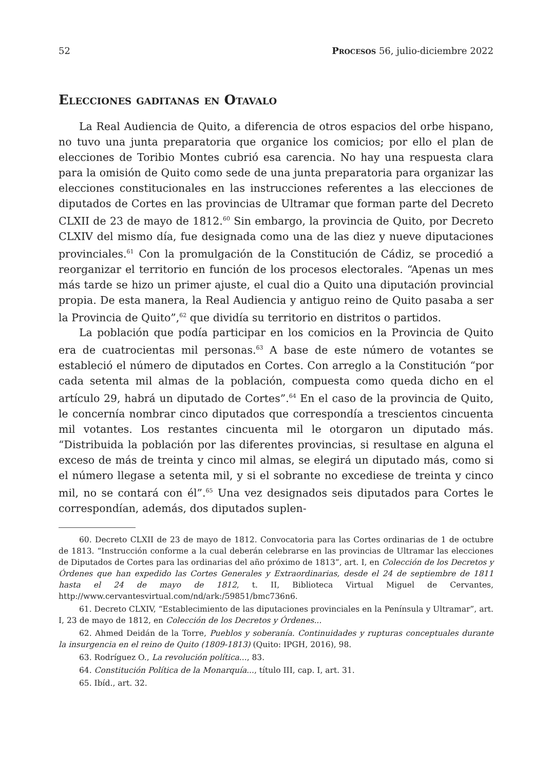52 Procesos 56, julio-diciembre 2022
Elecciones gaditanas en Otavalo
La Real Audiencia de Quito, a diferencia de otros espacios del orbe hispano, no tuvo una junta preparatoria que organice los comicios; por ello el plan de elecciones de Toribio Montes cubrió esa carencia. No hay una respuesta clara para la omisión de Quito como sede de una junta preparatoria para organizar las elecciones constitucionales en las instrucciones referentes a las elecciones de diputados de Cortes en las provincias de Ultramar que forman parte del Decreto CLXII de 23 de mayo de 1812.<sup>60</sup> Sin embargo, la provincia de Quito, por Decreto CLXIV del mismo día, fue designada como una de las diez y nueve diputaciones provinciales.<sup>61</sup> Con la promulgación de la Constitución de Cádiz, se procedió a reorganizar el territorio en función de los procesos electorales. “Apenas un mes más tarde se hizo un primer ajuste, el cual dio a Quito una diputación provincial propia. De esta manera, la Real Audiencia y antiguo reino de Quito pasaba a ser la Provincia de Quito”,<sup>62</sup> que dividía su territorio en distritos o partidos.
La población que podía participar en los comicios en la Provincia de Quito era de cuatrocientas mil personas.<sup>63</sup> A base de este número de votantes se estableció el número de diputados en Cortes. Con arreglo a la Constitución “por cada setenta mil almas de la población, compuesta como queda dicho en el artículo 29, habrá un diputado de Cortes”.<sup>64</sup> En el caso de la provincia de Quito, le concernía nombrar cinco diputados que correspondía a trescientos cincuenta mil votantes. Los restantes cincuenta mil le otorgaron un diputado más. “Distribuida la población por las diferentes provincias, si resultase en alguna el exceso de más de treinta y cinco mil almas, se elegirá un diputado más, como si el número llegase a setenta mil, y si el sobrante no excediese de treinta y cinco mil, no se contará con él”.<sup>65</sup> Una vez designados seis diputados para Cortes le correspondían, además, dos diputados suplen-
60. Decreto CLXII de 23 de mayo de 1812. Convocatoria para las Cortes ordinarias de 1 de octubre de 1813. “Instrucción conforme a la cual deberán celebrarse en las provincias de Ultramar las elecciones de Diputados de Cortes para las ordinarias del año próximo de 1813”, art. I, en Colección de los Decretos y Órdenes que han expedido las Cortes Generales y Extraordinarias, desde el 24 de septiembre de 1811 hasta el 24 de mayo de 1812, t. II, Biblioteca Virtual Miguel de Cervantes, http://www.cervantesvirtual.com/nd/ark:/59851/bmc736n6.
61. Decreto CLXIV, “Establecimiento de las diputaciones provinciales en la Península y Ultramar”, art. I, 23 de mayo de 1812, en Colección de los Decretos y Órdenes...
62. Ahmed Deidán de la Torre, Pueblos y soberanía. Continuidades y rupturas conceptuales durante la insurgencia en el reino de Quito (1809-1813) (Quito: IPGH, 2016), 98.
63. Rodríguez O., La revolución política..., 83.
64. Constitución Política de la Monarquía..., título III, cap. I, art. 31.
65. Ibíd., art. 32.